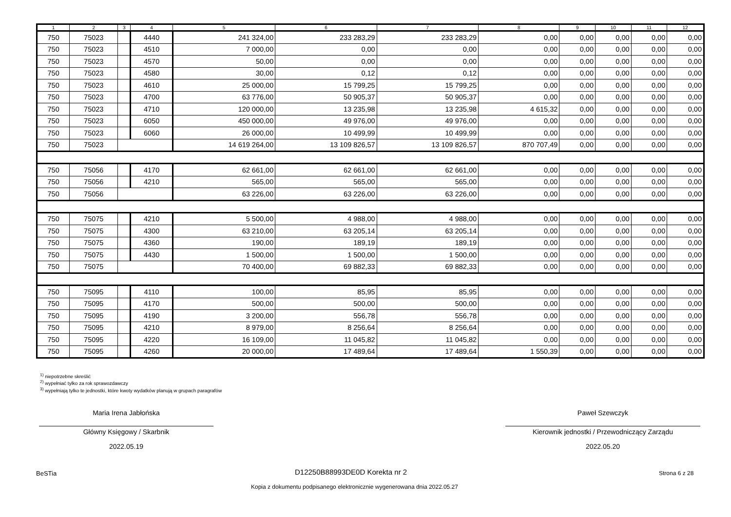| 1 | 2 | 3 | 4 | 5 | 6 | 7 | 8 | 9 | 10 | 11 | 12 |
| --- | --- | --- | --- | --- | --- | --- | --- | --- | --- | --- | --- |
| 750 | 75023 | | 4440 | 241 324,00 | 233 283,29 | 233 283,29 | 0,00 | 0,00 | 0,00 | 0,00 | 0,00 |
| 750 | 75023 | | 4510 | 7 000,00 | 0,00 | 0,00 | 0,00 | 0,00 | 0,00 | 0,00 | 0,00 |
| 750 | 75023 | | 4570 | 50,00 | 0,00 | 0,00 | 0,00 | 0,00 | 0,00 | 0,00 | 0,00 |
| 750 | 75023 | | 4580 | 30,00 | 0,12 | 0,12 | 0,00 | 0,00 | 0,00 | 0,00 | 0,00 |
| 750 | 75023 | | 4610 | 25 000,00 | 15 799,25 | 15 799,25 | 0,00 | 0,00 | 0,00 | 0,00 | 0,00 |
| 750 | 75023 | | 4700 | 63 776,00 | 50 905,37 | 50 905,37 | 0,00 | 0,00 | 0,00 | 0,00 | 0,00 |
| 750 | 75023 | | 4710 | 120 000,00 | 13 235,98 | 13 235,98 | 4 615,32 | 0,00 | 0,00 | 0,00 | 0,00 |
| 750 | 75023 | | 6050 | 450 000,00 | 49 976,00 | 49 976,00 | 0,00 | 0,00 | 0,00 | 0,00 | 0,00 |
| 750 | 75023 | | 6060 | 26 000,00 | 10 499,99 | 10 499,99 | 0,00 | 0,00 | 0,00 | 0,00 | 0,00 |
| 750 | 75023 | | | 14 619 264,00 | 13 109 826,57 | 13 109 826,57 | 870 707,49 | 0,00 | 0,00 | 0,00 | 0,00 |
| 750 | 75056 | | 4170 | 62 661,00 | 62 661,00 | 62 661,00 | 0,00 | 0,00 | 0,00 | 0,00 | 0,00 |
| 750 | 75056 | | 4210 | 565,00 | 565,00 | 565,00 | 0,00 | 0,00 | 0,00 | 0,00 | 0,00 |
| 750 | 75056 | | | 63 226,00 | 63 226,00 | 63 226,00 | 0,00 | 0,00 | 0,00 | 0,00 | 0,00 |
| 750 | 75075 | | 4210 | 5 500,00 | 4 988,00 | 4 988,00 | 0,00 | 0,00 | 0,00 | 0,00 | 0,00 |
| 750 | 75075 | | 4300 | 63 210,00 | 63 205,14 | 63 205,14 | 0,00 | 0,00 | 0,00 | 0,00 | 0,00 |
| 750 | 75075 | | 4360 | 190,00 | 189,19 | 189,19 | 0,00 | 0,00 | 0,00 | 0,00 | 0,00 |
| 750 | 75075 | | 4430 | 1 500,00 | 1 500,00 | 1 500,00 | 0,00 | 0,00 | 0,00 | 0,00 | 0,00 |
| 750 | 75075 | | | 70 400,00 | 69 882,33 | 69 882,33 | 0,00 | 0,00 | 0,00 | 0,00 | 0,00 |
| 750 | 75095 | | 4110 | 100,00 | 85,95 | 85,95 | 0,00 | 0,00 | 0,00 | 0,00 | 0,00 |
| 750 | 75095 | | 4170 | 500,00 | 500,00 | 500,00 | 0,00 | 0,00 | 0,00 | 0,00 | 0,00 |
| 750 | 75095 | | 4190 | 3 200,00 | 556,78 | 556,78 | 0,00 | 0,00 | 0,00 | 0,00 | 0,00 |
| 750 | 75095 | | 4210 | 8 979,00 | 8 256,64 | 8 256,64 | 0,00 | 0,00 | 0,00 | 0,00 | 0,00 |
| 750 | 75095 | | 4220 | 16 109,00 | 11 045,82 | 11 045,82 | 0,00 | 0,00 | 0,00 | 0,00 | 0,00 |
| 750 | 75095 | | 4260 | 20 000,00 | 17 489,64 | 17 489,64 | 1 550,39 | 0,00 | 0,00 | 0,00 | 0,00 |
<sup>1)</sup> niepotrzebne skreślić
<sup>2)</sup> wypełniać tylko za rok sprawozdawczy
<sup>3)</sup> wypełniają tylko te jednostki, które kwoty wydatków planują w grupach paragrafów
Maria Irena Jabłońska
Główny Księgowy / Skarbnik
2022.05.19
Paweł Szewczyk
Kierownik jednostki / Przewodniczący Zarządu
2022.05.20
BeSTia D12250B88993DE0D Korekta nr 2 Strona 6 z 28
Kopia z dokumentu podpisanego elektronicznie wygenerowana dnia 2022.05.27